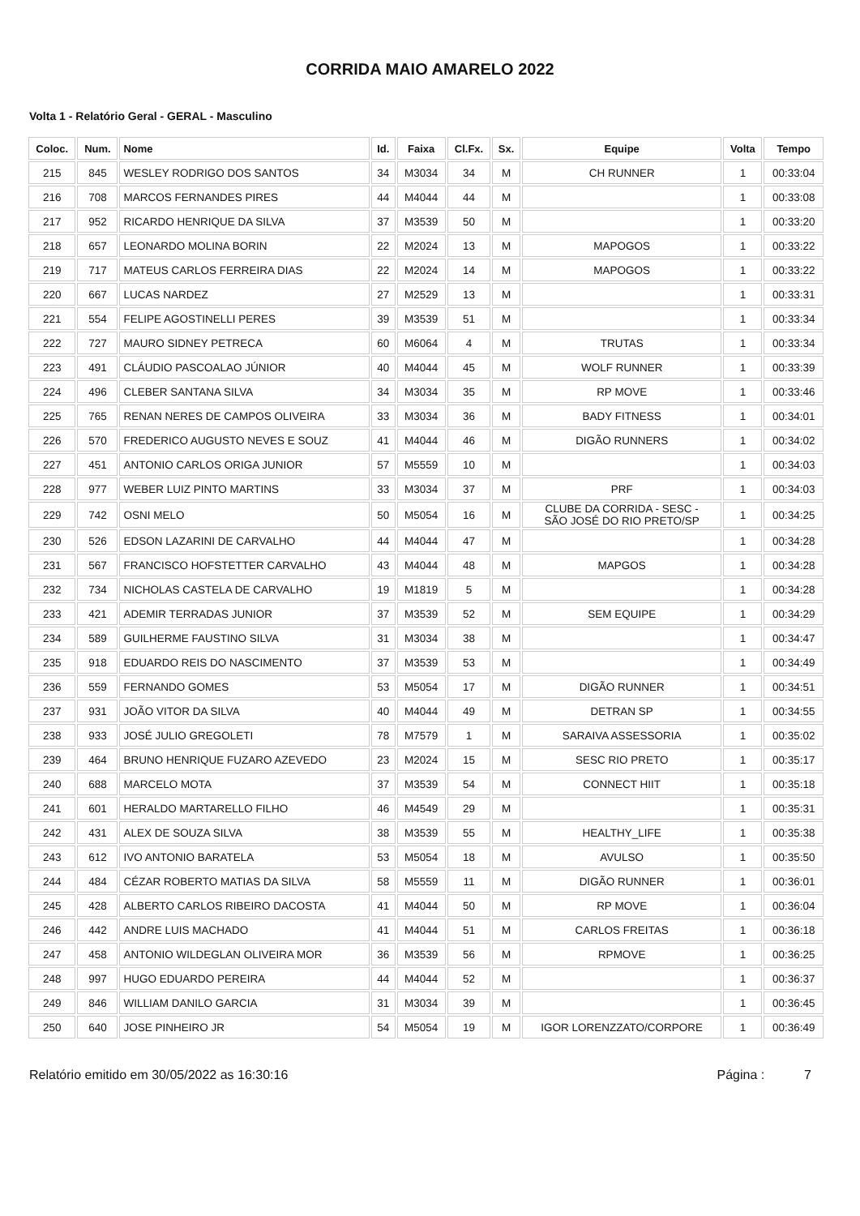CORRIDA MAIO AMARELO 2022
Volta 1 - Relatório Geral - GERAL - Masculino
| Coloc. | Num. | Nome | Id. | Faixa | Cl.Fx. | Sx. | Equipe | Volta | Tempo |
| --- | --- | --- | --- | --- | --- | --- | --- | --- | --- |
| 215 | 845 | WESLEY RODRIGO DOS SANTOS | 34 | M3034 | 34 | M | CH RUNNER | 1 | 00:33:04 |
| 216 | 708 | MARCOS FERNANDES PIRES | 44 | M4044 | 44 | M | | 1 | 00:33:08 |
| 217 | 952 | RICARDO HENRIQUE DA SILVA | 37 | M3539 | 50 | M | | 1 | 00:33:20 |
| 218 | 657 | LEONARDO MOLINA BORIN | 22 | M2024 | 13 | M | MAPOGOS | 1 | 00:33:22 |
| 219 | 717 | MATEUS CARLOS FERREIRA DIAS | 22 | M2024 | 14 | M | MAPOGOS | 1 | 00:33:22 |
| 220 | 667 | LUCAS NARDEZ | 27 | M2529 | 13 | M | | 1 | 00:33:31 |
| 221 | 554 | FELIPE AGOSTINELLI PERES | 39 | M3539 | 51 | M | | 1 | 00:33:34 |
| 222 | 727 | MAURO SIDNEY PETRECA | 60 | M6064 | 4 | M | TRUTAS | 1 | 00:33:34 |
| 223 | 491 | CLÁUDIO PASCOALAO JÚNIOR | 40 | M4044 | 45 | M | WOLF RUNNER | 1 | 00:33:39 |
| 224 | 496 | CLEBER SANTANA SILVA | 34 | M3034 | 35 | M | RP MOVE | 1 | 00:33:46 |
| 225 | 765 | RENAN NERES DE CAMPOS OLIVEIRA | 33 | M3034 | 36 | M | BADY FITNESS | 1 | 00:34:01 |
| 226 | 570 | FREDERICO AUGUSTO NEVES E SOUZ | 41 | M4044 | 46 | M | DIGÃO RUNNERS | 1 | 00:34:02 |
| 227 | 451 | ANTONIO CARLOS ORIGA JUNIOR | 57 | M5559 | 10 | M | | 1 | 00:34:03 |
| 228 | 977 | WEBER LUIZ PINTO MARTINS | 33 | M3034 | 37 | M | PRF | 1 | 00:34:03 |
| 229 | 742 | OSNI MELO | 50 | M5054 | 16 | M | CLUBE DA CORRIDA - SESC - SÃO JOSÉ DO RIO PRETO/SP | 1 | 00:34:25 |
| 230 | 526 | EDSON LAZARINI DE CARVALHO | 44 | M4044 | 47 | M | | 1 | 00:34:28 |
| 231 | 567 | FRANCISCO HOFSTETTER CARVALHO | 43 | M4044 | 48 | M | MAPGOS | 1 | 00:34:28 |
| 232 | 734 | NICHOLAS CASTELA DE CARVALHO | 19 | M1819 | 5 | M | | 1 | 00:34:28 |
| 233 | 421 | ADEMIR TERRADAS JUNIOR | 37 | M3539 | 52 | M | SEM EQUIPE | 1 | 00:34:29 |
| 234 | 589 | GUILHERME FAUSTINO SILVA | 31 | M3034 | 38 | M | | 1 | 00:34:47 |
| 235 | 918 | EDUARDO REIS DO NASCIMENTO | 37 | M3539 | 53 | M | | 1 | 00:34:49 |
| 236 | 559 | FERNANDO GOMES | 53 | M5054 | 17 | M | DIGÃO RUNNER | 1 | 00:34:51 |
| 237 | 931 | JOÃO VITOR DA SILVA | 40 | M4044 | 49 | M | DETRAN SP | 1 | 00:34:55 |
| 238 | 933 | JOSÉ JULIO GREGOLETI | 78 | M7579 | 1 | M | SARAIVA ASSESSORIA | 1 | 00:35:02 |
| 239 | 464 | BRUNO HENRIQUE FUZARO AZEVEDO | 23 | M2024 | 15 | M | SESC RIO PRETO | 1 | 00:35:17 |
| 240 | 688 | MARCELO MOTA | 37 | M3539 | 54 | M | CONNECT HIIT | 1 | 00:35:18 |
| 241 | 601 | HERALDO MARTARELLO FILHO | 46 | M4549 | 29 | M | | 1 | 00:35:31 |
| 242 | 431 | ALEX DE SOUZA SILVA | 38 | M3539 | 55 | M | HEALTHY_LIFE | 1 | 00:35:38 |
| 243 | 612 | IVO ANTONIO BARATELA | 53 | M5054 | 18 | M | AVULSO | 1 | 00:35:50 |
| 244 | 484 | CÉZAR ROBERTO MATIAS DA SILVA | 58 | M5559 | 11 | M | DIGÃO RUNNER | 1 | 00:36:01 |
| 245 | 428 | ALBERTO CARLOS RIBEIRO DACOSTA | 41 | M4044 | 50 | M | RP MOVE | 1 | 00:36:04 |
| 246 | 442 | ANDRE LUIS MACHADO | 41 | M4044 | 51 | M | CARLOS FREITAS | 1 | 00:36:18 |
| 247 | 458 | ANTONIO WILDEGLAN OLIVEIRA MOR | 36 | M3539 | 56 | M | RPMOVE | 1 | 00:36:25 |
| 248 | 997 | HUGO EDUARDO PEREIRA | 44 | M4044 | 52 | M | | 1 | 00:36:37 |
| 249 | 846 | WILLIAM DANILO GARCIA | 31 | M3034 | 39 | M | | 1 | 00:36:45 |
| 250 | 640 | JOSE PINHEIRO JR | 54 | M5054 | 19 | M | IGOR LORENZZATO/CORPORE | 1 | 00:36:49 |
Relatório emitido em 30/05/2022 as 16:30:16 Página : 7